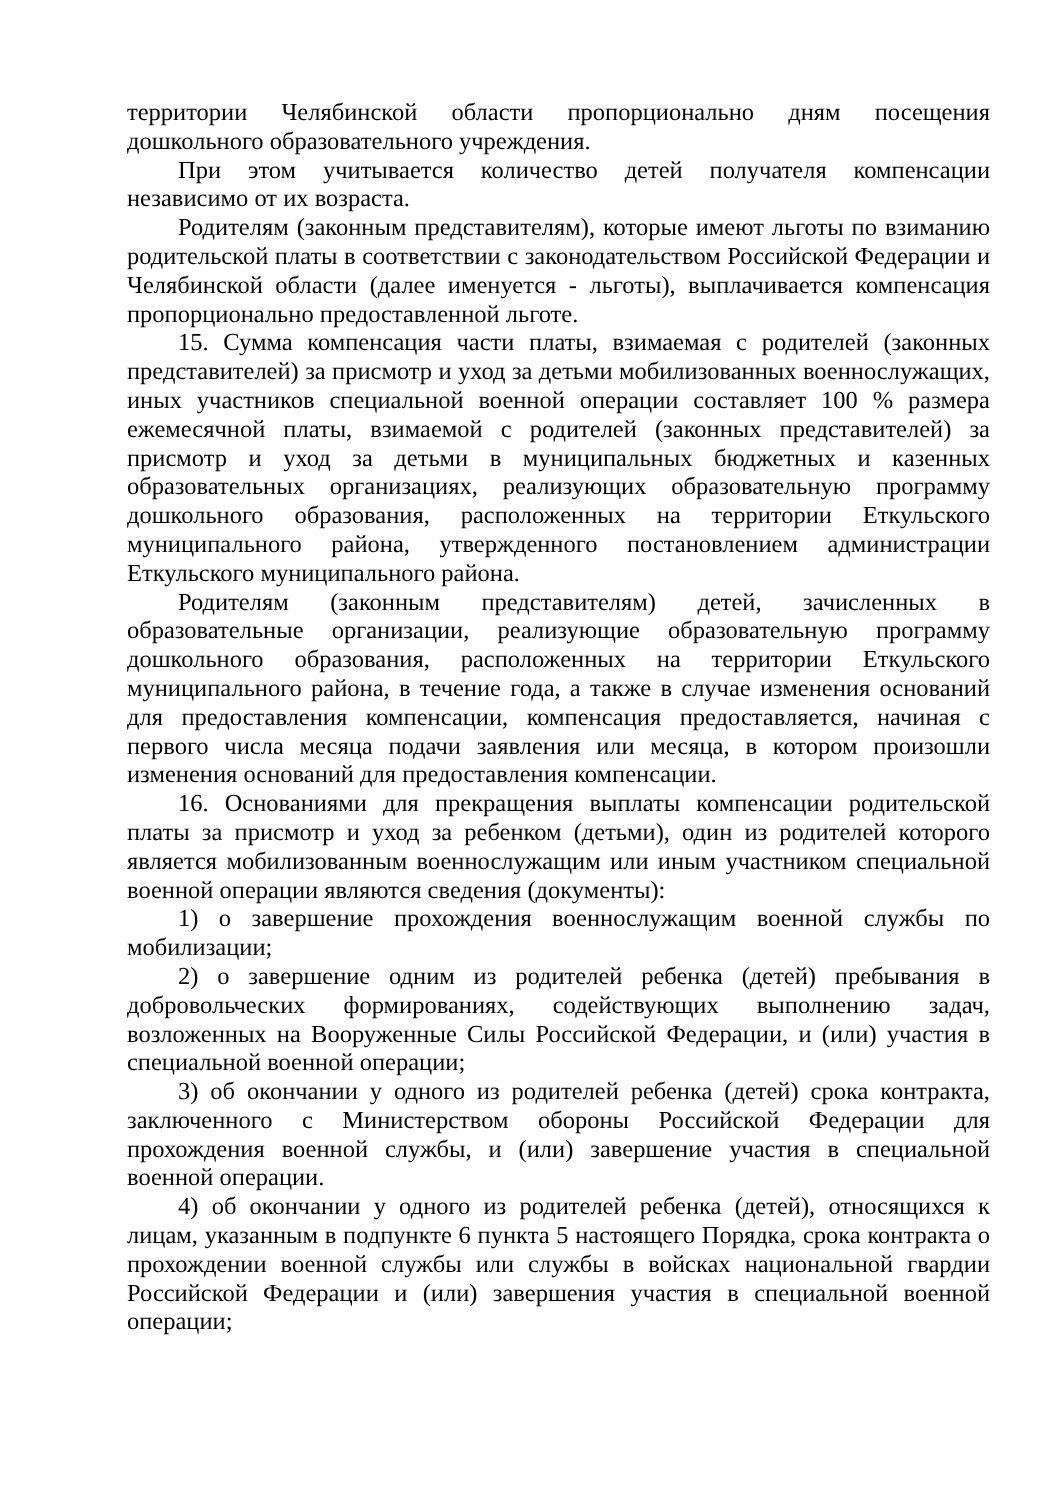территории Челябинской области пропорционально дням посещения дошкольного образовательного учреждения.
При этом учитывается количество детей получателя компенсации независимо от их возраста.
Родителям (законным представителям), которые имеют льготы по взиманию родительской платы в соответствии с законодательством Российской Федерации и Челябинской области (далее именуется - льготы), выплачивается компенсация пропорционально предоставленной льготе.
15. Сумма компенсация части платы, взимаемая с родителей (законных представителей) за присмотр и уход за детьми мобилизованных военнослужащих, иных участников специальной военной операции составляет 100 % размера ежемесячной платы, взимаемой с родителей (законных представителей) за присмотр и уход за детьми в муниципальных бюджетных и казенных образовательных организациях, реализующих образовательную программу дошкольного образования, расположенных на территории Еткульского муниципального района, утвержденного постановлением администрации Еткульского муниципального района.
Родителям (законным представителям) детей, зачисленных в образовательные организации, реализующие образовательную программу дошкольного образования, расположенных на территории Еткульского муниципального района, в течение года, а также в случае изменения оснований для предоставления компенсации, компенсация предоставляется, начиная с первого числа месяца подачи заявления или месяца, в котором произошли изменения оснований для предоставления компенсации.
16. Основаниями для прекращения выплаты компенсации родительской платы за присмотр и уход за ребенком (детьми), один из родителей которого является мобилизованным военнослужащим или иным участником специальной военной операции являются сведения (документы):
1) о завершение прохождения военнослужащим военной службы по мобилизации;
2) о завершение одним из родителей ребенка (детей) пребывания в добровольческих формированиях, содействующих выполнению задач, возложенных на Вооруженные Силы Российской Федерации, и (или) участия в специальной военной операции;
3) об окончании у одного из родителей ребенка (детей) срока контракта, заключенного с Министерством обороны Российской Федерации для прохождения военной службы, и (или) завершение участия в специальной военной операции.
4) об окончании у одного из родителей ребенка (детей), относящихся к лицам, указанным в подпункте 6 пункта 5 настоящего Порядка, срока контракта о прохождении военной службы или службы в войсках национальной гвардии Российской Федерации и (или) завершения участия в специальной военной операции;